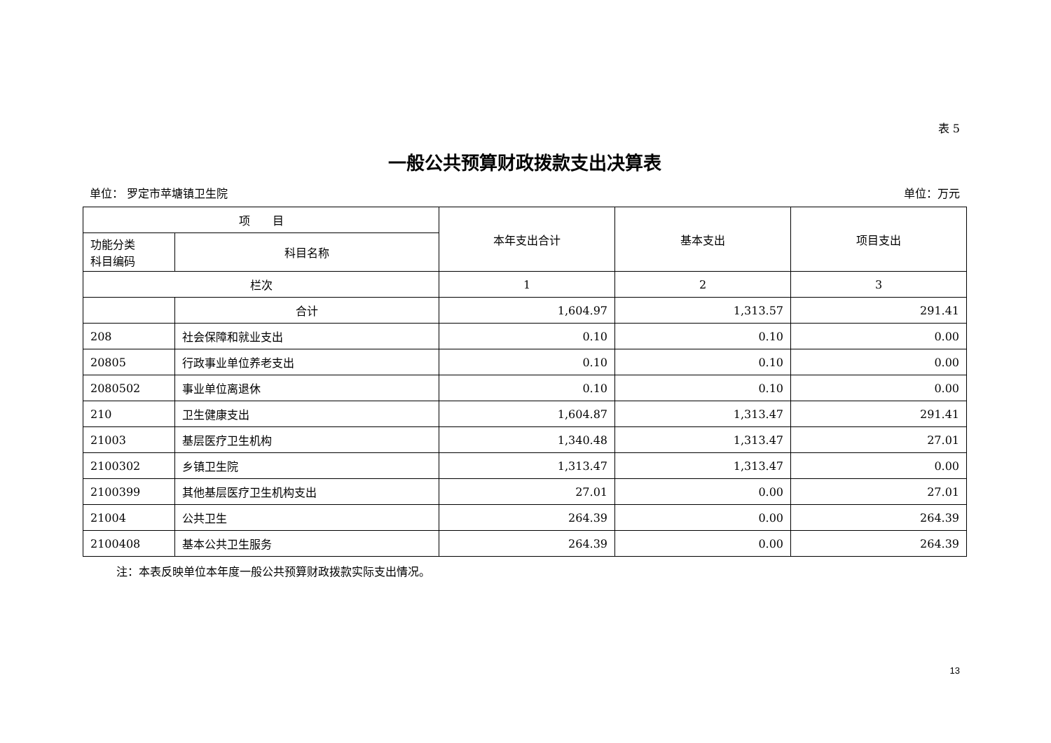表 5
一般公共预算财政拨款支出决算表
单位： 罗定市苹塘镇卫生院 单位：万元
| 项 目 | | 本年支出合计 | 基本支出 | 项目支出 |
| --- | --- | --- | --- | --- |
| 功能分类 科目编码 | 科目名称 | | | |
| 栏次 | | 1 | 2 | 3 |
| | 合计 | 1,604.97 | 1,313.57 | 291.41 |
| 208 | 社会保障和就业支出 | 0.10 | 0.10 | 0.00 |
| 20805 | 行政事业单位养老支出 | 0.10 | 0.10 | 0.00 |
| 2080502 | 事业单位离退休 | 0.10 | 0.10 | 0.00 |
| 210 | 卫生健康支出 | 1,604.87 | 1,313.47 | 291.41 |
| 21003 | 基层医疗卫生机构 | 1,340.48 | 1,313.47 | 27.01 |
| 2100302 | 乡镇卫生院 | 1,313.47 | 1,313.47 | 0.00 |
| 2100399 | 其他基层医疗卫生机构支出 | 27.01 | 0.00 | 27.01 |
| 21004 | 公共卫生 | 264.39 | 0.00 | 264.39 |
| 2100408 | 基本公共卫生服务 | 264.39 | 0.00 | 264.39 |
注：本表反映单位本年度一般公共预算财政拨款实际支出情况。
13